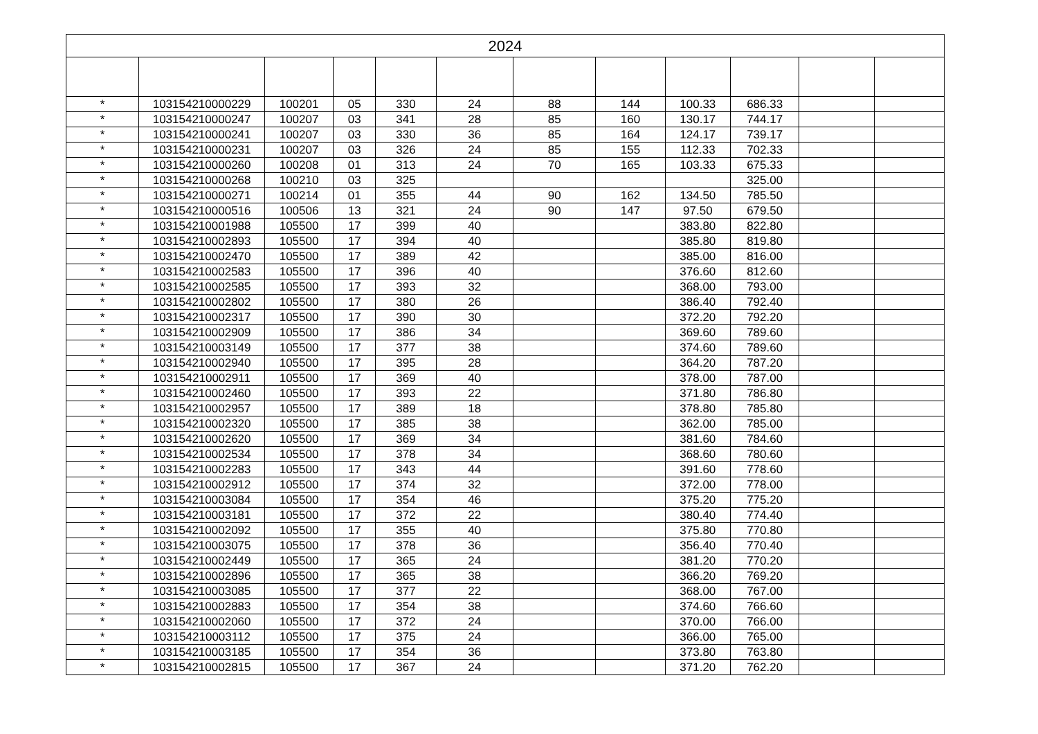| 2024 | | | | | | | | | | | |
| --- | --- | --- | --- | --- | --- | --- | --- | --- | --- | --- | --- |
| * | 103154210000229 | 100201 | 05 | 330 | 24 | 88 | 144 | 100.33 | 686.33 | | |
| * | 103154210000247 | 100207 | 03 | 341 | 28 | 85 | 160 | 130.17 | 744.17 | | |
| * | 103154210000241 | 100207 | 03 | 330 | 36 | 85 | 164 | 124.17 | 739.17 | | |
| * | 103154210000231 | 100207 | 03 | 326 | 24 | 85 | 155 | 112.33 | 702.33 | | |
| * | 103154210000260 | 100208 | 01 | 313 | 24 | 70 | 165 | 103.33 | 675.33 | | |
| * | 103154210000268 | 100210 | 03 | 325 | | | | | 325.00 | | |
| * | 103154210000271 | 100214 | 01 | 355 | 44 | 90 | 162 | 134.50 | 785.50 | | |
| * | 103154210000516 | 100506 | 13 | 321 | 24 | 90 | 147 | 97.50 | 679.50 | | |
| * | 103154210001988 | 105500 | 17 | 399 | 40 | | | 383.80 | 822.80 | | |
| * | 103154210002893 | 105500 | 17 | 394 | 40 | | | 385.80 | 819.80 | | |
| * | 103154210002470 | 105500 | 17 | 389 | 42 | | | 385.00 | 816.00 | | |
| * | 103154210002583 | 105500 | 17 | 396 | 40 | | | 376.60 | 812.60 | | |
| * | 103154210002585 | 105500 | 17 | 393 | 32 | | | 368.00 | 793.00 | | |
| * | 103154210002802 | 105500 | 17 | 380 | 26 | | | 386.40 | 792.40 | | |
| * | 103154210002317 | 105500 | 17 | 390 | 30 | | | 372.20 | 792.20 | | |
| * | 103154210002909 | 105500 | 17 | 386 | 34 | | | 369.60 | 789.60 | | |
| * | 103154210003149 | 105500 | 17 | 377 | 38 | | | 374.60 | 789.60 | | |
| * | 103154210002940 | 105500 | 17 | 395 | 28 | | | 364.20 | 787.20 | | |
| * | 103154210002911 | 105500 | 17 | 369 | 40 | | | 378.00 | 787.00 | | |
| * | 103154210002460 | 105500 | 17 | 393 | 22 | | | 371.80 | 786.80 | | |
| * | 103154210002957 | 105500 | 17 | 389 | 18 | | | 378.80 | 785.80 | | |
| * | 103154210002320 | 105500 | 17 | 385 | 38 | | | 362.00 | 785.00 | | |
| * | 103154210002620 | 105500 | 17 | 369 | 34 | | | 381.60 | 784.60 | | |
| * | 103154210002534 | 105500 | 17 | 378 | 34 | | | 368.60 | 780.60 | | |
| * | 103154210002283 | 105500 | 17 | 343 | 44 | | | 391.60 | 778.60 | | |
| * | 103154210002912 | 105500 | 17 | 374 | 32 | | | 372.00 | 778.00 | | |
| * | 103154210003084 | 105500 | 17 | 354 | 46 | | | 375.20 | 775.20 | | |
| * | 103154210003181 | 105500 | 17 | 372 | 22 | | | 380.40 | 774.40 | | |
| * | 103154210002092 | 105500 | 17 | 355 | 40 | | | 375.80 | 770.80 | | |
| * | 103154210003075 | 105500 | 17 | 378 | 36 | | | 356.40 | 770.40 | | |
| * | 103154210002449 | 105500 | 17 | 365 | 24 | | | 381.20 | 770.20 | | |
| * | 103154210002896 | 105500 | 17 | 365 | 38 | | | 366.20 | 769.20 | | |
| * | 103154210003085 | 105500 | 17 | 377 | 22 | | | 368.00 | 767.00 | | |
| * | 103154210002883 | 105500 | 17 | 354 | 38 | | | 374.60 | 766.60 | | |
| * | 103154210002060 | 105500 | 17 | 372 | 24 | | | 370.00 | 766.00 | | |
| * | 103154210003112 | 105500 | 17 | 375 | 24 | | | 366.00 | 765.00 | | |
| * | 103154210003185 | 105500 | 17 | 354 | 36 | | | 373.80 | 763.80 | | |
| * | 103154210002815 | 105500 | 17 | 367 | 24 | | | 371.20 | 762.20 | | |